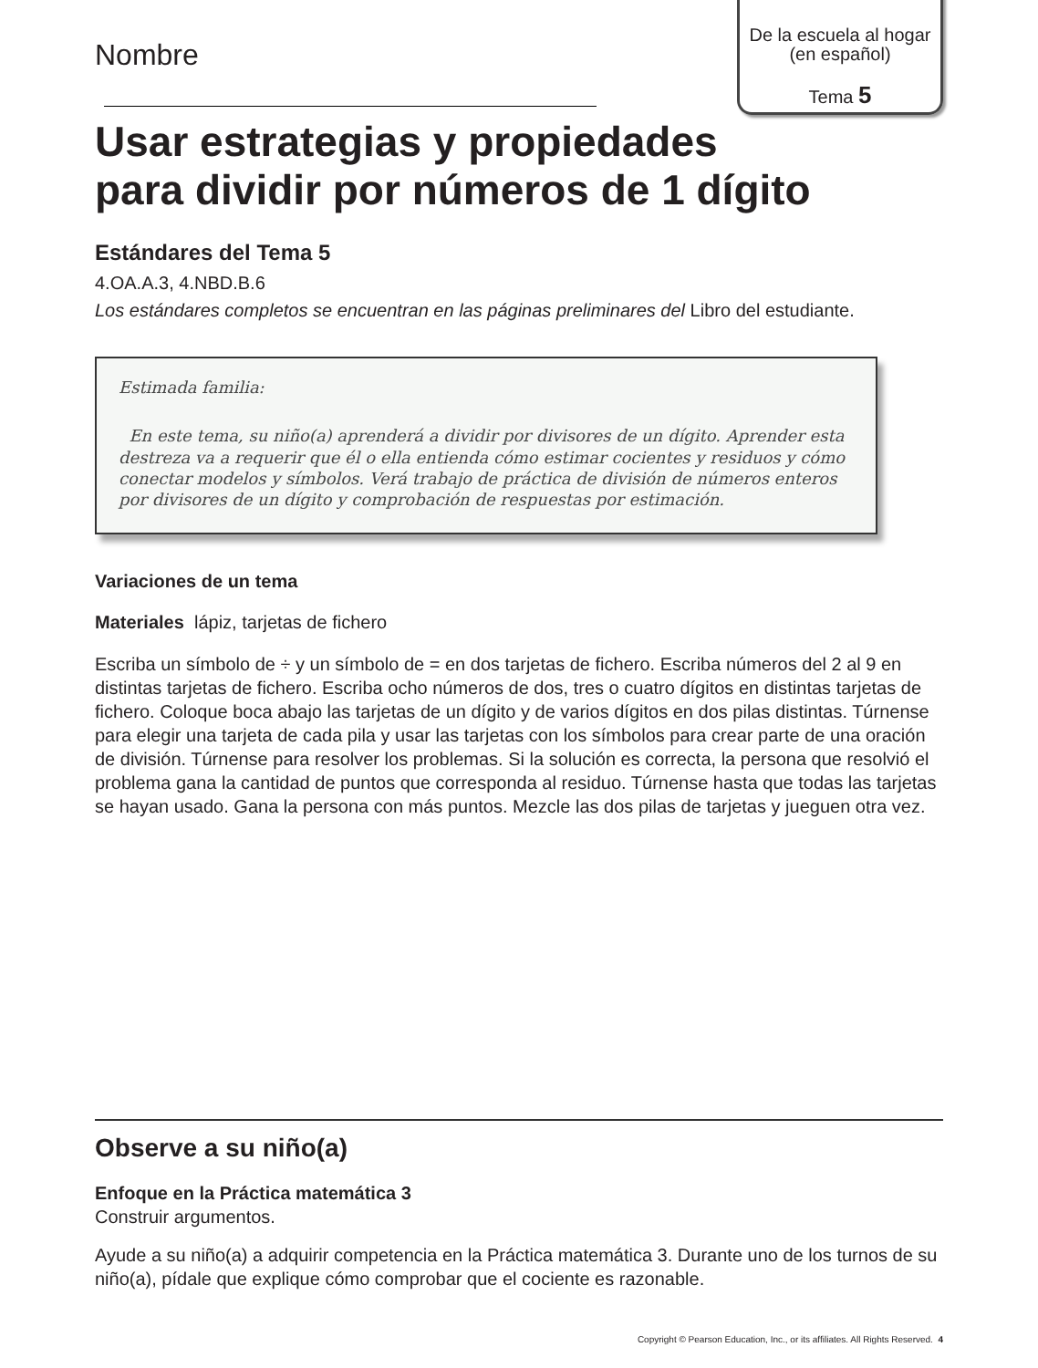De la escuela al hogar
(en español)
Tema 5
Nombre
Usar estrategias y propiedades
para dividir por números de 1 dígito
Estándares del Tema 5
4.OA.A.3, 4.NBD.B.6
Los estándares completos se encuentran en las páginas preliminares del Libro del estudiante.
Estimada familia:
En este tema, su niño(a) aprenderá a dividir por divisores de un dígito. Aprender esta destreza va a requerir que él o ella entienda cómo estimar cocientes y residuos y cómo conectar modelos y símbolos. Verá trabajo de práctica de división de números enteros por divisores de un dígito y comprobación de respuestas por estimación.
Variaciones de un tema
Materiales lápiz, tarjetas de fichero
Escriba un símbolo de ÷ y un símbolo de = en dos tarjetas de fichero. Escriba números del 2 al 9 en distintas tarjetas de fichero. Escriba ocho números de dos, tres o cuatro dígitos en distintas tarjetas de fichero. Coloque boca abajo las tarjetas de un dígito y de varios dígitos en dos pilas distintas. Túrnense para elegir una tarjeta de cada pila y usar las tarjetas con los símbolos para crear parte de una oración de división. Túrnense para resolver los problemas. Si la solución es correcta, la persona que resolvió el problema gana la cantidad de puntos que corresponda al residuo. Túrnense hasta que todas las tarjetas se hayan usado. Gana la persona con más puntos. Mezcle las dos pilas de tarjetas y jueguen otra vez.
Observe a su niño(a)
Enfoque en la Práctica matemática 3
Construir argumentos.
Ayude a su niño(a) a adquirir competencia en la Práctica matemática 3. Durante uno de los turnos de su niño(a), pídale que explique cómo comprobar que el cociente es razonable.
Copyright © Pearson Education, Inc., or its affiliates. All Rights Reserved. 4